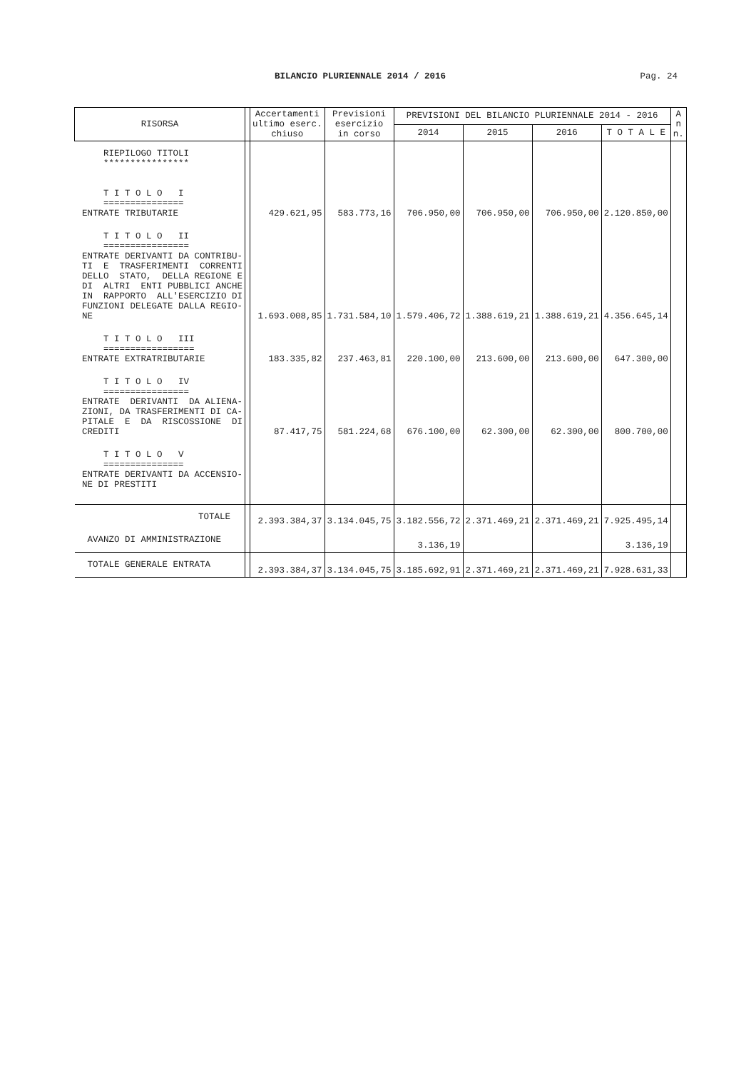BILANCIO PLURIENNALE 2014 / 2016 Pag. 24
| RISORSA | | Accertamenti ultimo eserc. chiuso | Previsioni esercizio in corso | PREVISIONI DEL BILANCIO PLURIENNALE 2014 - 2016 | | | | A n n. |
| --- | --- | --- | --- | --- | --- | --- | --- | --- |
| | | | | 2014 | 2015 | 2016 | T O T A L E | |
| RIEPILOGO TITOLI **************** T I T O L O I =============== ENTRATE TRIBUTARIE | | 429.621,95 | 583.773,16 | 706.950,00 | 706.950,00 | 706.950,00 | 2.120.850,00 | |
| T I T O L O II ================ ENTRATE DERIVANTI DA CONTRIBU- TI E TRASFERIMENTI CORRENTI DELLO STATO, DELLA REGIONE E DI ALTRI ENTI PUBBLICI ANCHE IN RAPPORTO ALL'ESERCIZIO DI FUNZIONI DELEGATE DALLA REGIO- NE | | 1.693.008,85 | 1.731.584,10 | 1.579.406,72 | 1.388.619,21 | 1.388.619,21 | 4.356.645,14 | |
| T I T O L O III ================= ENTRATE EXTRATRIBUTARIE | | 183.335,82 | 237.463,81 | 220.100,00 | 213.600,00 | 213.600,00 | 647.300,00 | |
| T I T O L O IV ================ ENTRATE DERIVANTI DA ALIENA- ZIONI, DA TRASFERIMENTI DI CA- PITALE E DA RISCOSSIONE DI CREDITI | | 87.417,75 | 581.224,68 | 676.100,00 | 62.300,00 | 62.300,00 | 800.700,00 | |
| T I T O L O V =============== ENTRATE DERIVANTI DA ACCENSIO- NE DI PRESTITI | | | | | | | | |
| TOTALE | | 2.393.384,37 | 3.134.045,75 | 3.182.556,72 | 2.371.469,21 | 2.371.469,21 | 7.925.495,14 | |
| AVANZO DI AMMINISTRAZIONE | | | | 3.136,19 | | | 3.136,19 | |
| TOTALE GENERALE ENTRATA | | 2.393.384,37 | 3.134.045,75 | 3.185.692,91 | 2.371.469,21 | 2.371.469,21 | 7.928.631,33 | |